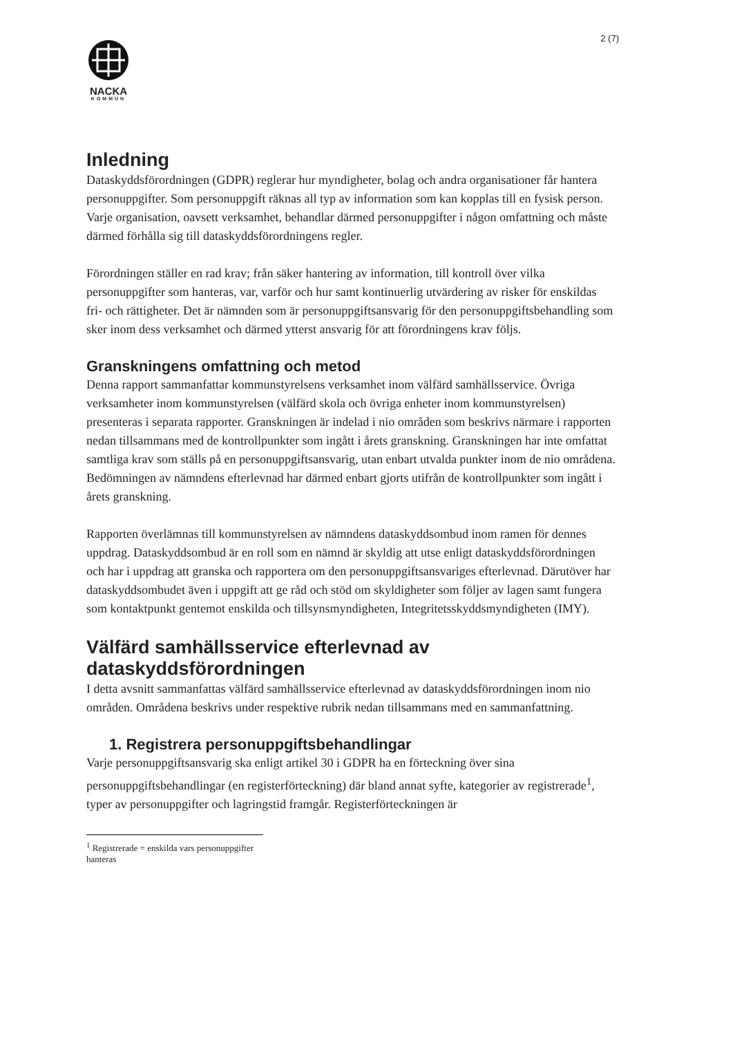2 (7)
NACKA
KOMMUN
Inledning
Dataskyddsförordningen (GDPR) reglerar hur myndigheter, bolag och andra organisationer får hantera personuppgifter. Som personuppgift räknas all typ av information som kan kopplas till en fysisk person. Varje organisation, oavsett verksamhet, behandlar därmed personuppgifter i någon omfattning och måste därmed förhålla sig till dataskyddsförordningens regler.
Förordningen ställer en rad krav; från säker hantering av information, till kontroll över vilka personuppgifter som hanteras, var, varför och hur samt kontinuerlig utvärdering av risker för enskildas fri- och rättigheter. Det är nämnden som är personuppgiftsansvarig för den personuppgiftsbehandling som sker inom dess verksamhet och därmed ytterst ansvarig för att förordningens krav följs.
Granskningens omfattning och metod
Denna rapport sammanfattar kommunstyrelsens verksamhet inom välfärd samhällsservice. Övriga verksamheter inom kommunstyrelsen (välfärd skola och övriga enheter inom kommunstyrelsen) presenteras i separata rapporter. Granskningen är indelad i nio områden som beskrivs närmare i rapporten nedan tillsammans med de kontrollpunkter som ingått i årets granskning. Granskningen har inte omfattat samtliga krav som ställs på en personuppgiftsansvarig, utan enbart utvalda punkter inom de nio områdena. Bedömningen av nämndens efterlevnad har därmed enbart gjorts utifrån de kontrollpunkter som ingått i årets granskning.
Rapporten överlämnas till kommunstyrelsen av nämndens dataskyddsombud inom ramen för dennes uppdrag. Dataskyddsombud är en roll som en nämnd är skyldig att utse enligt dataskyddsförordningen och har i uppdrag att granska och rapportera om den personuppgiftsansvariges efterlevnad. Därutöver har dataskyddsombudet även i uppgift att ge råd och stöd om skyldigheter som följer av lagen samt fungera som kontaktpunkt gentemot enskilda och tillsynsmyndigheten, Integritetsskyddsmyndigheten (IMY).
Välfärd samhällsservice efterlevnad av dataskyddsförordningen
I detta avsnitt sammanfattas välfärd samhällsservice efterlevnad av dataskyddsförordningen inom nio områden. Områdena beskrivs under respektive rubrik nedan tillsammans med en sammanfattning.
1. Registrera personuppgiftsbehandlingar
Varje personuppgiftsansvarig ska enligt artikel 30 i GDPR ha en förteckning över sina personuppgiftsbehandlingar (en registerförteckning) där bland annat syfte, kategorier av registrerade<sup>1</sup>, typer av personuppgifter och lagringstid framgår. Registerförteckningen är
<sup>1</sup> Registrerade = enskilda vars personuppgifter hanteras